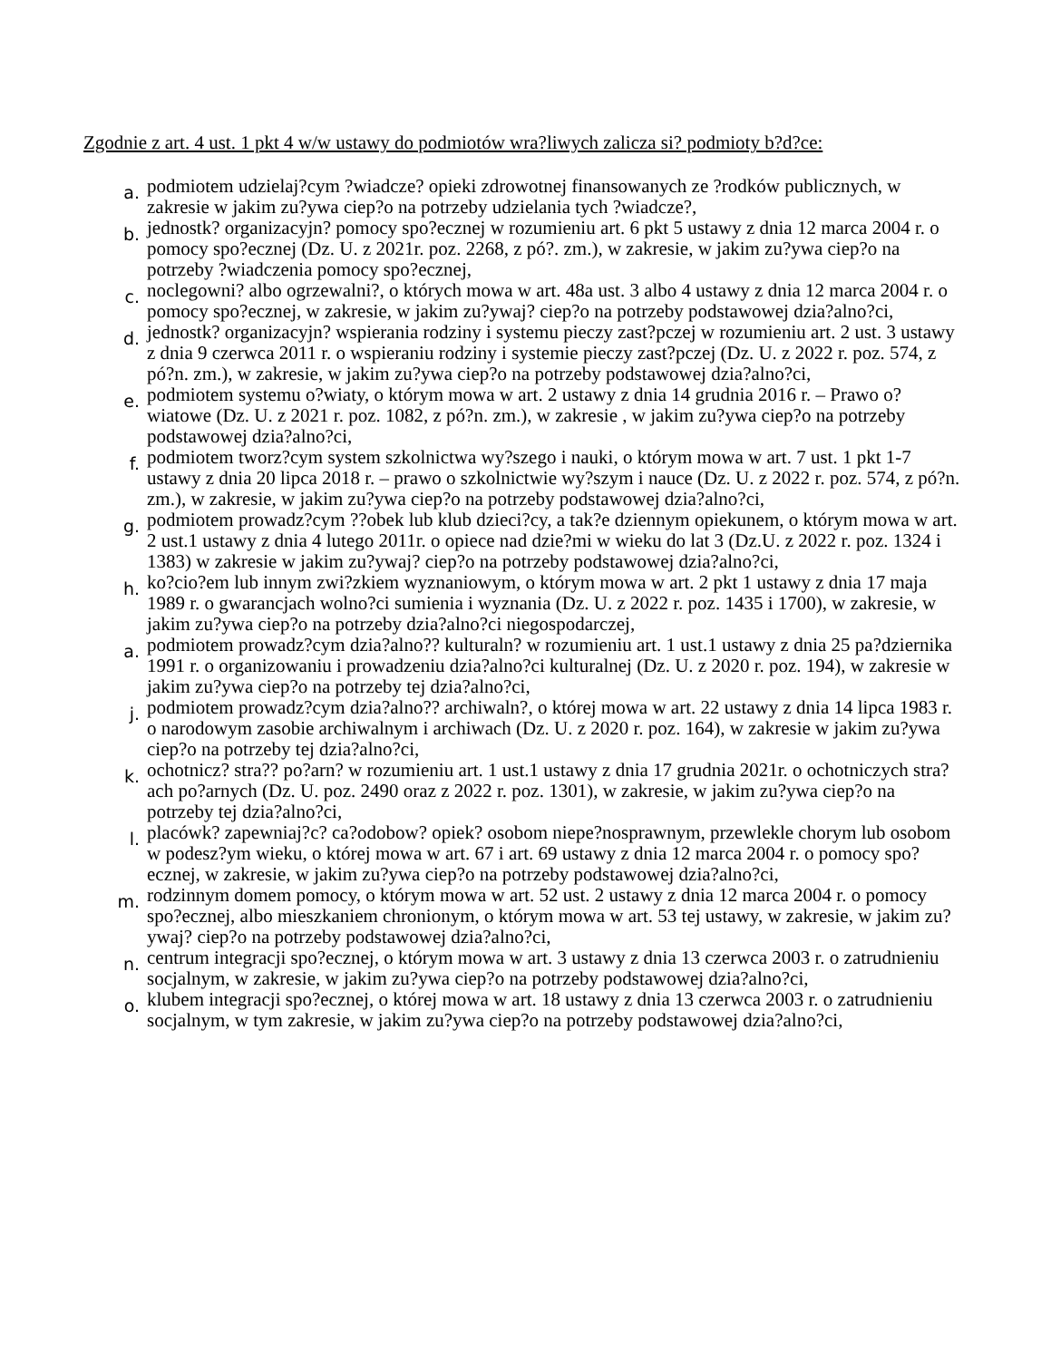Zgodnie z art. 4 ust. 1 pkt 4 w/w ustawy do podmiotów wra?liwych zalicza si? podmioty b?d?ce:
a.
podmiotem udzielaj?cym ?wiadcze? opieki zdrowotnej finansowanych ze ?rodków publicznych, w zakresie w jakim zu?ywa ciep?o na potrzeby udzielania tych ?wiadcze?,
b.
jednostk? organizacyjn? pomocy spo?ecznej w rozumieniu art. 6 pkt 5 ustawy z dnia 12 marca 2004 r. o pomocy spo?ecznej (Dz. U. z 2021r. poz. 2268, z pó?. zm.), w zakresie, w jakim zu?ywa ciep?o na potrzeby ?wiadczenia pomocy spo?ecznej,
c.
noclegowni? albo ogrzewalni?, o których mowa w art. 48a ust. 3 albo 4 ustawy z dnia 12 marca 2004 r. o pomocy spo?ecznej, w zakresie, w jakim zu?ywaj? ciep?o na potrzeby podstawowej dzia?alno?ci,
d.
jednostk? organizacyjn? wspierania rodziny i systemu pieczy zast?pczej w rozumieniu art. 2 ust. 3 ustawy z dnia 9 czerwca 2011 r. o wspieraniu rodziny i systemie pieczy zast?pczej (Dz. U. z 2022 r. poz. 574, z pó?n. zm.), w zakresie, w jakim zu?ywa ciep?o na potrzeby podstawowej dzia?alno?ci,
e.
podmiotem systemu o?wiaty, o którym mowa w art. 2 ustawy z dnia 14 grudnia 2016 r. – Prawo o?wiatowe (Dz. U. z 2021 r. poz. 1082, z pó?n. zm.), w zakresie , w jakim zu?ywa ciep?o na potrzeby podstawowej dzia?alno?ci,
f.
podmiotem tworz?cym system szkolnictwa wy?szego i nauki, o którym mowa w art. 7 ust. 1 pkt 1-7 ustawy z dnia 20 lipca 2018 r. – prawo o szkolnictwie wy?szym i nauce (Dz. U. z 2022 r. poz. 574, z pó?n. zm.), w zakresie, w jakim zu?ywa ciep?o na potrzeby podstawowej dzia?alno?ci,
g.
podmiotem prowadz?cym ??obek lub klub dzieci?cy, a tak?e dziennym opiekunem, o którym mowa w art. 2 ust.1 ustawy z dnia 4 lutego 2011r. o opiece nad dzie?mi w wieku do lat 3 (Dz.U. z 2022 r. poz. 1324 i 1383) w zakresie w jakim zu?ywaj? ciep?o na potrzeby podstawowej dzia?alno?ci,
h.
ko?cio?em lub innym zwi?zkiem wyznaniowym, o którym mowa w art. 2 pkt 1 ustawy z dnia 17 maja 1989 r. o gwarancjach wolno?ci sumienia i wyznania (Dz. U. z 2022 r. poz. 1435 i 1700), w zakresie, w jakim zu?ywa ciep?o na potrzeby dzia?alno?ci niegospodarczej,
a.
podmiotem prowadz?cym dzia?alno?? kulturaln? w rozumieniu art. 1 ust.1 ustawy z dnia 25 pa?dziernika 1991 r. o organizowaniu i prowadzeniu dzia?alno?ci kulturalnej (Dz. U. z 2020 r. poz. 194), w zakresie w jakim zu?ywa ciep?o na potrzeby tej dzia?alno?ci,
j.
podmiotem prowadz?cym dzia?alno?? archiwaln?, o której mowa w art. 22 ustawy z dnia 14 lipca 1983 r. o narodowym zasobie archiwalnym i archiwach (Dz. U. z 2020 r. poz. 164), w zakresie w jakim zu?ywa ciep?o na potrzeby tej dzia?alno?ci,
k.
ochotnicz? stra?? po?arn? w rozumieniu art. 1 ust.1 ustawy z dnia 17 grudnia 2021r. o ochotniczych stra?ach po?arnych (Dz. U. poz. 2490 oraz z 2022 r. poz. 1301), w zakresie, w jakim zu?ywa ciep?o na potrzeby tej dzia?alno?ci,
l.
placówk? zapewniaj?c? ca?odobow? opiek? osobom niepe?nosprawnym, przewlekle chorym lub osobom w podesz?ym wieku, o której mowa w art. 67 i art. 69 ustawy z dnia 12 marca 2004 r. o pomocy spo?ecznej, w zakresie, w jakim zu?ywa ciep?o na potrzeby podstawowej dzia?alno?ci,
m.
rodzinnym domem pomocy, o którym mowa w art. 52 ust. 2 ustawy z dnia 12 marca 2004 r. o pomocy spo?ecznej, albo mieszkaniem chronionym, o którym mowa w art. 53 tej ustawy, w zakresie, w jakim zu?ywaj? ciep?o na potrzeby podstawowej dzia?alno?ci,
n.
centrum integracji spo?ecznej, o którym mowa w art. 3 ustawy z dnia 13 czerwca 2003 r. o zatrudnieniu socjalnym, w zakresie, w jakim zu?ywa ciep?o na potrzeby podstawowej dzia?alno?ci,
o.
klubem integracji spo?ecznej, o której mowa w art. 18 ustawy z dnia 13 czerwca 2003 r. o zatrudnieniu socjalnym, w tym zakresie, w jakim zu?ywa ciep?o na potrzeby podstawowej dzia?alno?ci,